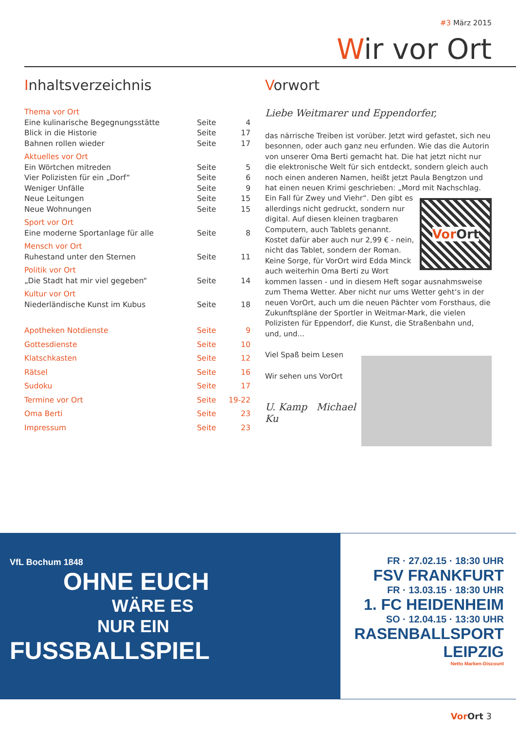#3 März 2015
Wir vor Ort
Inhaltsverzeichnis
| Thema vor Ort | | |
| Eine kulinarische Begegnungsstätte | Seite | 4 |
| Blick in die Historie | Seite | 17 |
| Bahnen rollen wieder | Seite | 17 |
| Aktuelles vor Ort | | |
| Ein Wörtchen mitreden | Seite | 5 |
| Vier Polizisten für ein „Dorf“ | Seite | 6 |
| Weniger Unfälle | Seite | 9 |
| Neue Leitungen | Seite | 15 |
| Neue Wohnungen | Seite | 15 |
| Sport vor Ort | | |
| Eine moderne Sportanlage für alle | Seite | 8 |
| Mensch vor Ort | | |
| Ruhestand unter den Sternen | Seite | 11 |
| Politik vor Ort | | |
| „Die Stadt hat mir viel gegeben“ | Seite | 14 |
| Kultur vor Ort | | |
| Niederländische Kunst im Kubus | Seite | 18 |
| Apotheken Notdienste | Seite | 9 |
| Gottesdienste | Seite | 10 |
| Klatschkasten | Seite | 12 |
| Rätsel | Seite | 16 |
| Sudoku | Seite | 17 |
| Termine vor Ort | Seite | 19-22 |
| Oma Berti | Seite | 23 |
| Impressum | Seite | 23 |
Vorwort
Liebe Weitmarer und Eppendorfer,
das närrische Treiben ist vorüber. Jetzt wird gefastet, sich neu besonnen, oder auch ganz neu erfunden. Wie das die Autorin von unserer Oma Berti gemacht hat. Die hat jetzt nicht nur die elektronische Welt für sich entdeckt, sondern gleich auch noch einen anderen Namen, heißt jetzt Paula Bengtzon und hat einen neuen Krimi geschrieben: „Mord mit Nachschlag. Ein Fall für Zwey und Viehr“. Vor Ort Den gibt es allerdings nicht gedruckt, sondern nur digital. Auf diesen kleinen tragbaren Computern, auch Tablets genannt. Kostet dafür aber auch nur 2,99 € - nein, nicht das Tablet, sondern der Roman. Keine Sorge, für VorOrt wird Edda Minck auch weiterhin Oma Berti zu Wort kommen lassen - und in diesem Heft sogar ausnahmsweise zum Thema Wetter. Aber nicht nur ums Wetter geht‘s in der neuen VorOrt, auch um die neuen Pächter vom Forsthaus, die Zukunftspläne der Sportler in Weitmar-Mark, die vielen Polizisten für Eppendorf, die Kunst, die Straßenbahn und, und, und...
Viel Spaß beim Lesen
Wir sehen uns VorOrt
U. Kamp Michael Ku
VfL Bochum 1848
OHNE EUCH
WÄRE ES
NUR EIN
FUSSBALLSPIEL
FR · 27.02.15 · 18:30 UHR
FSV FRANKFURT
FR · 13.03.15 · 18:30 UHR
1. FC HEIDENHEIM
SO · 12.04.15 · 13:30 UHR
RASENBALLSPORT LEIPZIG
Netto Marken-Discount
Vor Ort 3